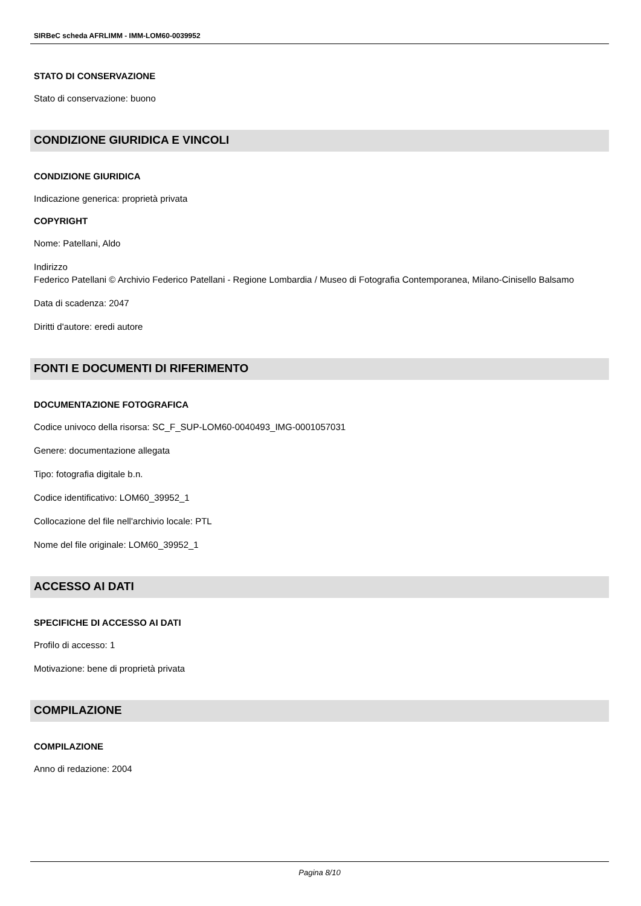SIRBeC scheda AFRLIMM - IMM-LOM60-0039952
STATO DI CONSERVAZIONE
Stato di conservazione: buono
CONDIZIONE GIURIDICA E VINCOLI
CONDIZIONE GIURIDICA
Indicazione generica: proprietà privata
COPYRIGHT
Nome: Patellani, Aldo
Indirizzo
Federico Patellani © Archivio Federico Patellani - Regione Lombardia / Museo di Fotografia Contemporanea, Milano-Cinisello Balsamo
Data di scadenza: 2047
Diritti d'autore: eredi autore
FONTI E DOCUMENTI DI RIFERIMENTO
DOCUMENTAZIONE FOTOGRAFICA
Codice univoco della risorsa: SC_F_SUP-LOM60-0040493_IMG-0001057031
Genere: documentazione allegata
Tipo: fotografia digitale b.n.
Codice identificativo: LOM60_39952_1
Collocazione del file nell'archivio locale: PTL
Nome del file originale: LOM60_39952_1
ACCESSO AI DATI
SPECIFICHE DI ACCESSO AI DATI
Profilo di accesso: 1
Motivazione: bene di proprietà privata
COMPILAZIONE
COMPILAZIONE
Anno di redazione: 2004
Pagina 8/10